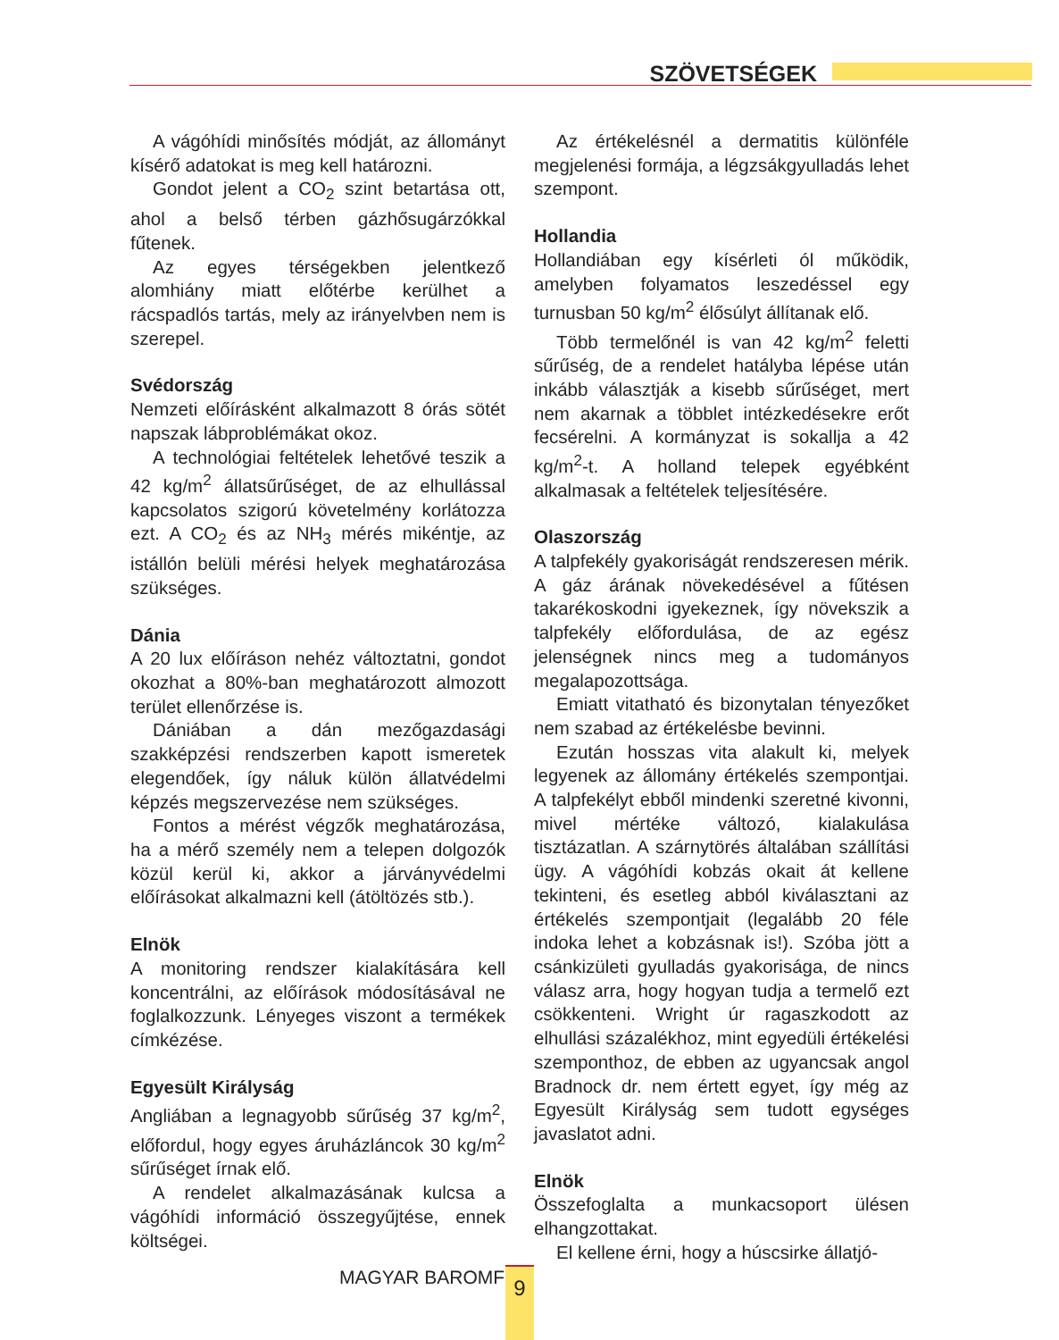SZÖVETSÉGEK
A vágóhídi minősítés módját, az állományt kísérő adatokat is meg kell határozni.
Gondot jelent a CO<sub>2</sub> szint betartása ott, ahol a belső térben gázhősugárzókkal fűtenek.
Az egyes térségekben jelentkező alomhiány miatt előtérbe kerülhet a rácspadlós tartás, mely az irányelvben nem is szerepel.
Svédország
Nemzeti előírásként alkalmazott 8 órás sötét napszak lábproblémákat okoz.
A technológiai feltételek lehetővé teszik a 42 kg/m<sup>2</sup> állatsűrűséget, de az elhullással kapcsolatos szigorú követelmény korlátozza ezt. A CO<sub>2</sub> és az NH<sub>3</sub> mérés mikéntje, az istállón belüli mérési helyek meghatározása szükséges.
Dánia
A 20 lux előíráson nehéz változtatni, gondot okozhat a 80%-ban meghatározott almozott terület ellenőrzése is.
Dániában a dán mezőgazdasági szakképzési rendszerben kapott ismeretek elegendőek, így náluk külön állatvédelmi képzés megszervezése nem szükséges.
Fontos a mérést végzők meghatározása, ha a mérő személy nem a telepen dolgozók közül kerül ki, akkor a járványvédelmi előírásokat alkalmazni kell (átöltözés stb.).
Elnök
A monitoring rendszer kialakítására kell koncentrálni, az előírások módosításával ne foglalkozzunk. Lényeges viszont a termékek címkézése.
Egyesült Királyság
Angliában a legnagyobb sűrűség 37 kg/m<sup>2</sup>, előfordul, hogy egyes áruházláncok 30 kg/m<sup>2</sup> sűrűséget írnak elő.
A rendelet alkalmazásának kulcsa a vágóhídi információ összegyűjtése, ennek költségei.
Az értékelésnél a dermatitis különféle megjelenési formája, a légzsákgyulladás lehet szempont.
Hollandia
Hollandiában egy kísérleti ól működik, amelyben folyamatos leszedéssel egy turnusban 50 kg/m<sup>2</sup> élősúlyt állítanak elő.
Több termelőnél is van 42 kg/m<sup>2</sup> feletti sűrűség, de a rendelet hatályba lépése után inkább választják a kisebb sűrűséget, mert nem akarnak a többlet intézkedésekre erőt fecsérelni. A kormányzat is sokallja a 42 kg/m<sup>2</sup>-t. A holland telepek egyébként alkalmasak a feltételek teljesítésére.
Olaszország
A talpfekély gyakoriságát rendszeresen mérik. A gáz árának növekedésével a fűtésen takarékoskodni igyekeznek, így növekszik a talpfekély előfordulása, de az egész jelenségnek nincs meg a tudományos megalapozottsága.
Emiatt vitatható és bizonytalan tényezőket nem szabad az értékelésbe bevinni.
Ezután hosszas vita alakult ki, melyek legyenek az állomány értékelés szempontjai. A talpfekélyt ebből mindenki szeretné kivonni, mivel mértéke változó, kialakulása tisztázatlan. A szárnytörés általában szállítási ügy. A vágóhídi kobzás okait át kellene tekinteni, és esetleg abból kiválasztani az értékelés szempontjait (legalább 20 féle indoka lehet a kobzásnak is!). Szóba jött a csánkizületi gyulladás gyakorisága, de nincs válasz arra, hogy hogyan tudja a termelő ezt csökkenteni. Wright úr ragaszkodott az elhullási százalékhoz, mint egyedüli értékelési szemponthoz, de ebben az ugyancsak angol Bradnock dr. nem értett egyet, így még az Egyesült Királyság sem tudott egységes javaslatot adni.
Elnök
Összefoglalta a munkacsoport ülésen elhangzottakat.
El kellene érni, hogy a húscsirke állatjó-
MAGYAR BAROMFI 9